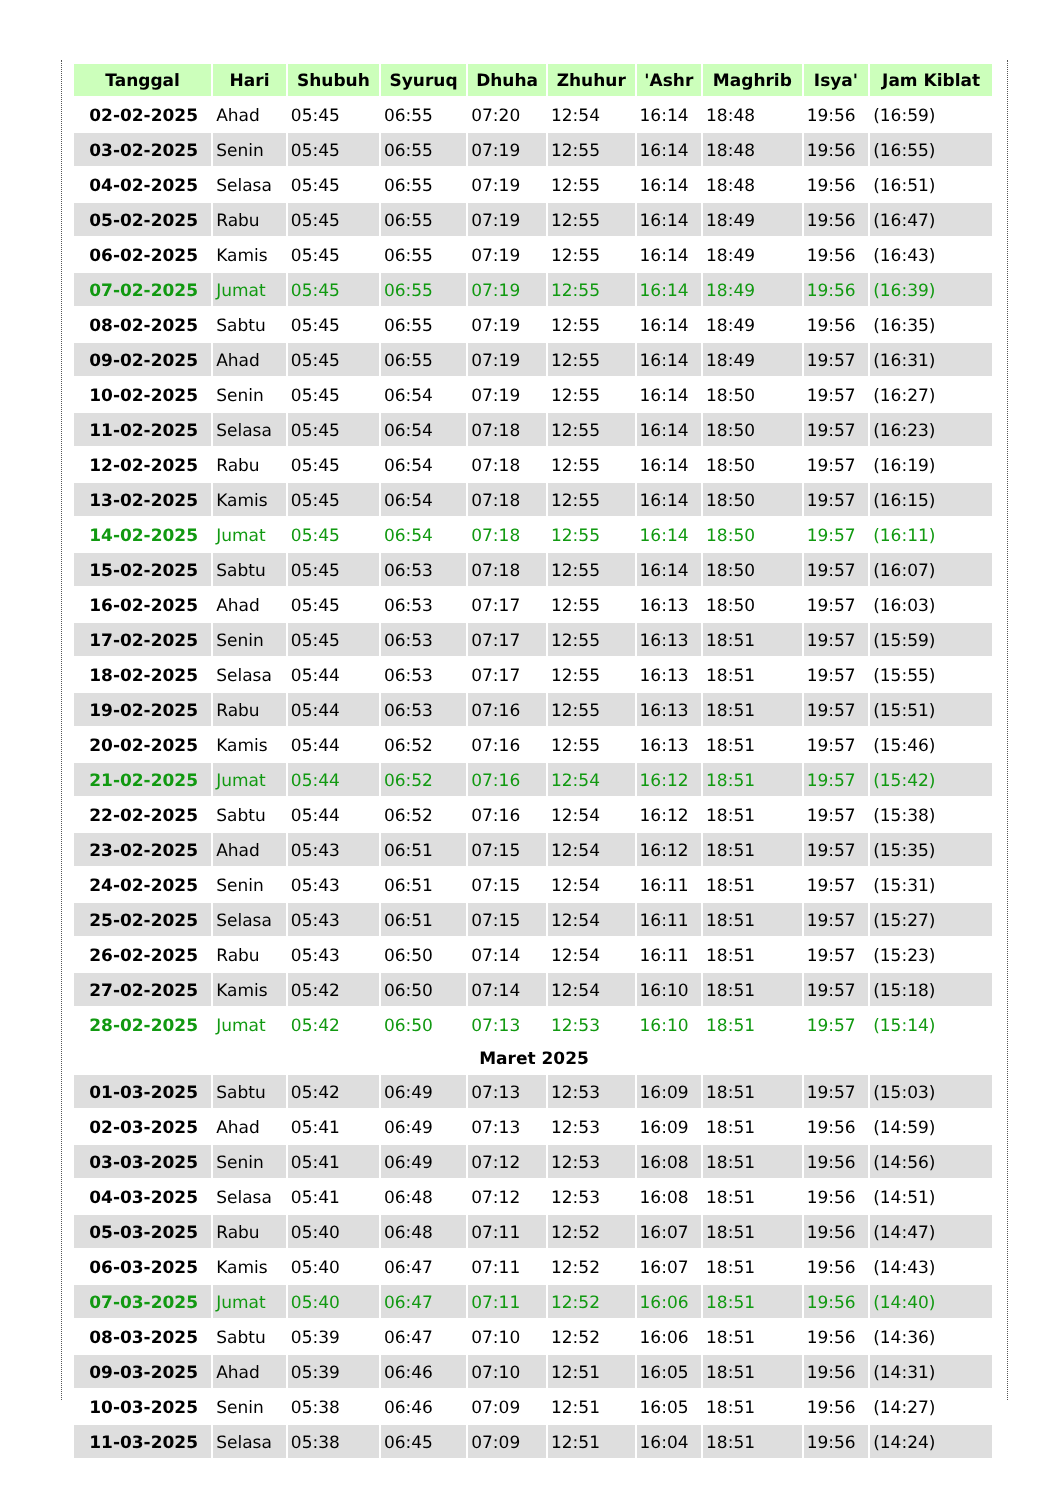| Tanggal | Hari | Shubuh | Syuruq | Dhuha | Zhuhur | 'Ashr | Maghrib | Isya' | Jam Kiblat |
| --- | --- | --- | --- | --- | --- | --- | --- | --- | --- |
| 02-02-2025 | Ahad | 05:45 | 06:55 | 07:20 | 12:54 | 16:14 | 18:48 | 19:56 | (16:59) |
| 03-02-2025 | Senin | 05:45 | 06:55 | 07:19 | 12:55 | 16:14 | 18:48 | 19:56 | (16:55) |
| 04-02-2025 | Selasa | 05:45 | 06:55 | 07:19 | 12:55 | 16:14 | 18:48 | 19:56 | (16:51) |
| 05-02-2025 | Rabu | 05:45 | 06:55 | 07:19 | 12:55 | 16:14 | 18:49 | 19:56 | (16:47) |
| 06-02-2025 | Kamis | 05:45 | 06:55 | 07:19 | 12:55 | 16:14 | 18:49 | 19:56 | (16:43) |
| 07-02-2025 | Jumat | 05:45 | 06:55 | 07:19 | 12:55 | 16:14 | 18:49 | 19:56 | (16:39) |
| 08-02-2025 | Sabtu | 05:45 | 06:55 | 07:19 | 12:55 | 16:14 | 18:49 | 19:56 | (16:35) |
| 09-02-2025 | Ahad | 05:45 | 06:55 | 07:19 | 12:55 | 16:14 | 18:49 | 19:57 | (16:31) |
| 10-02-2025 | Senin | 05:45 | 06:54 | 07:19 | 12:55 | 16:14 | 18:50 | 19:57 | (16:27) |
| 11-02-2025 | Selasa | 05:45 | 06:54 | 07:18 | 12:55 | 16:14 | 18:50 | 19:57 | (16:23) |
| 12-02-2025 | Rabu | 05:45 | 06:54 | 07:18 | 12:55 | 16:14 | 18:50 | 19:57 | (16:19) |
| 13-02-2025 | Kamis | 05:45 | 06:54 | 07:18 | 12:55 | 16:14 | 18:50 | 19:57 | (16:15) |
| 14-02-2025 | Jumat | 05:45 | 06:54 | 07:18 | 12:55 | 16:14 | 18:50 | 19:57 | (16:11) |
| 15-02-2025 | Sabtu | 05:45 | 06:53 | 07:18 | 12:55 | 16:14 | 18:50 | 19:57 | (16:07) |
| 16-02-2025 | Ahad | 05:45 | 06:53 | 07:17 | 12:55 | 16:13 | 18:50 | 19:57 | (16:03) |
| 17-02-2025 | Senin | 05:45 | 06:53 | 07:17 | 12:55 | 16:13 | 18:51 | 19:57 | (15:59) |
| 18-02-2025 | Selasa | 05:44 | 06:53 | 07:17 | 12:55 | 16:13 | 18:51 | 19:57 | (15:55) |
| 19-02-2025 | Rabu | 05:44 | 06:53 | 07:16 | 12:55 | 16:13 | 18:51 | 19:57 | (15:51) |
| 20-02-2025 | Kamis | 05:44 | 06:52 | 07:16 | 12:55 | 16:13 | 18:51 | 19:57 | (15:46) |
| 21-02-2025 | Jumat | 05:44 | 06:52 | 07:16 | 12:54 | 16:12 | 18:51 | 19:57 | (15:42) |
| 22-02-2025 | Sabtu | 05:44 | 06:52 | 07:16 | 12:54 | 16:12 | 18:51 | 19:57 | (15:38) |
| 23-02-2025 | Ahad | 05:43 | 06:51 | 07:15 | 12:54 | 16:12 | 18:51 | 19:57 | (15:35) |
| 24-02-2025 | Senin | 05:43 | 06:51 | 07:15 | 12:54 | 16:11 | 18:51 | 19:57 | (15:31) |
| 25-02-2025 | Selasa | 05:43 | 06:51 | 07:15 | 12:54 | 16:11 | 18:51 | 19:57 | (15:27) |
| 26-02-2025 | Rabu | 05:43 | 06:50 | 07:14 | 12:54 | 16:11 | 18:51 | 19:57 | (15:23) |
| 27-02-2025 | Kamis | 05:42 | 06:50 | 07:14 | 12:54 | 16:10 | 18:51 | 19:57 | (15:18) |
| 28-02-2025 | Jumat | 05:42 | 06:50 | 07:13 | 12:53 | 16:10 | 18:51 | 19:57 | (15:14) |
| Maret 2025 | | | | | | | | | |
| 01-03-2025 | Sabtu | 05:42 | 06:49 | 07:13 | 12:53 | 16:09 | 18:51 | 19:57 | (15:03) |
| 02-03-2025 | Ahad | 05:41 | 06:49 | 07:13 | 12:53 | 16:09 | 18:51 | 19:56 | (14:59) |
| 03-03-2025 | Senin | 05:41 | 06:49 | 07:12 | 12:53 | 16:08 | 18:51 | 19:56 | (14:56) |
| 04-03-2025 | Selasa | 05:41 | 06:48 | 07:12 | 12:53 | 16:08 | 18:51 | 19:56 | (14:51) |
| 05-03-2025 | Rabu | 05:40 | 06:48 | 07:11 | 12:52 | 16:07 | 18:51 | 19:56 | (14:47) |
| 06-03-2025 | Kamis | 05:40 | 06:47 | 07:11 | 12:52 | 16:07 | 18:51 | 19:56 | (14:43) |
| 07-03-2025 | Jumat | 05:40 | 06:47 | 07:11 | 12:52 | 16:06 | 18:51 | 19:56 | (14:40) |
| 08-03-2025 | Sabtu | 05:39 | 06:47 | 07:10 | 12:52 | 16:06 | 18:51 | 19:56 | (14:36) |
| 09-03-2025 | Ahad | 05:39 | 06:46 | 07:10 | 12:51 | 16:05 | 18:51 | 19:56 | (14:31) |
| 10-03-2025 | Senin | 05:38 | 06:46 | 07:09 | 12:51 | 16:05 | 18:51 | 19:56 | (14:27) |
| 11-03-2025 | Selasa | 05:38 | 06:45 | 07:09 | 12:51 | 16:04 | 18:51 | 19:56 | (14:24) |